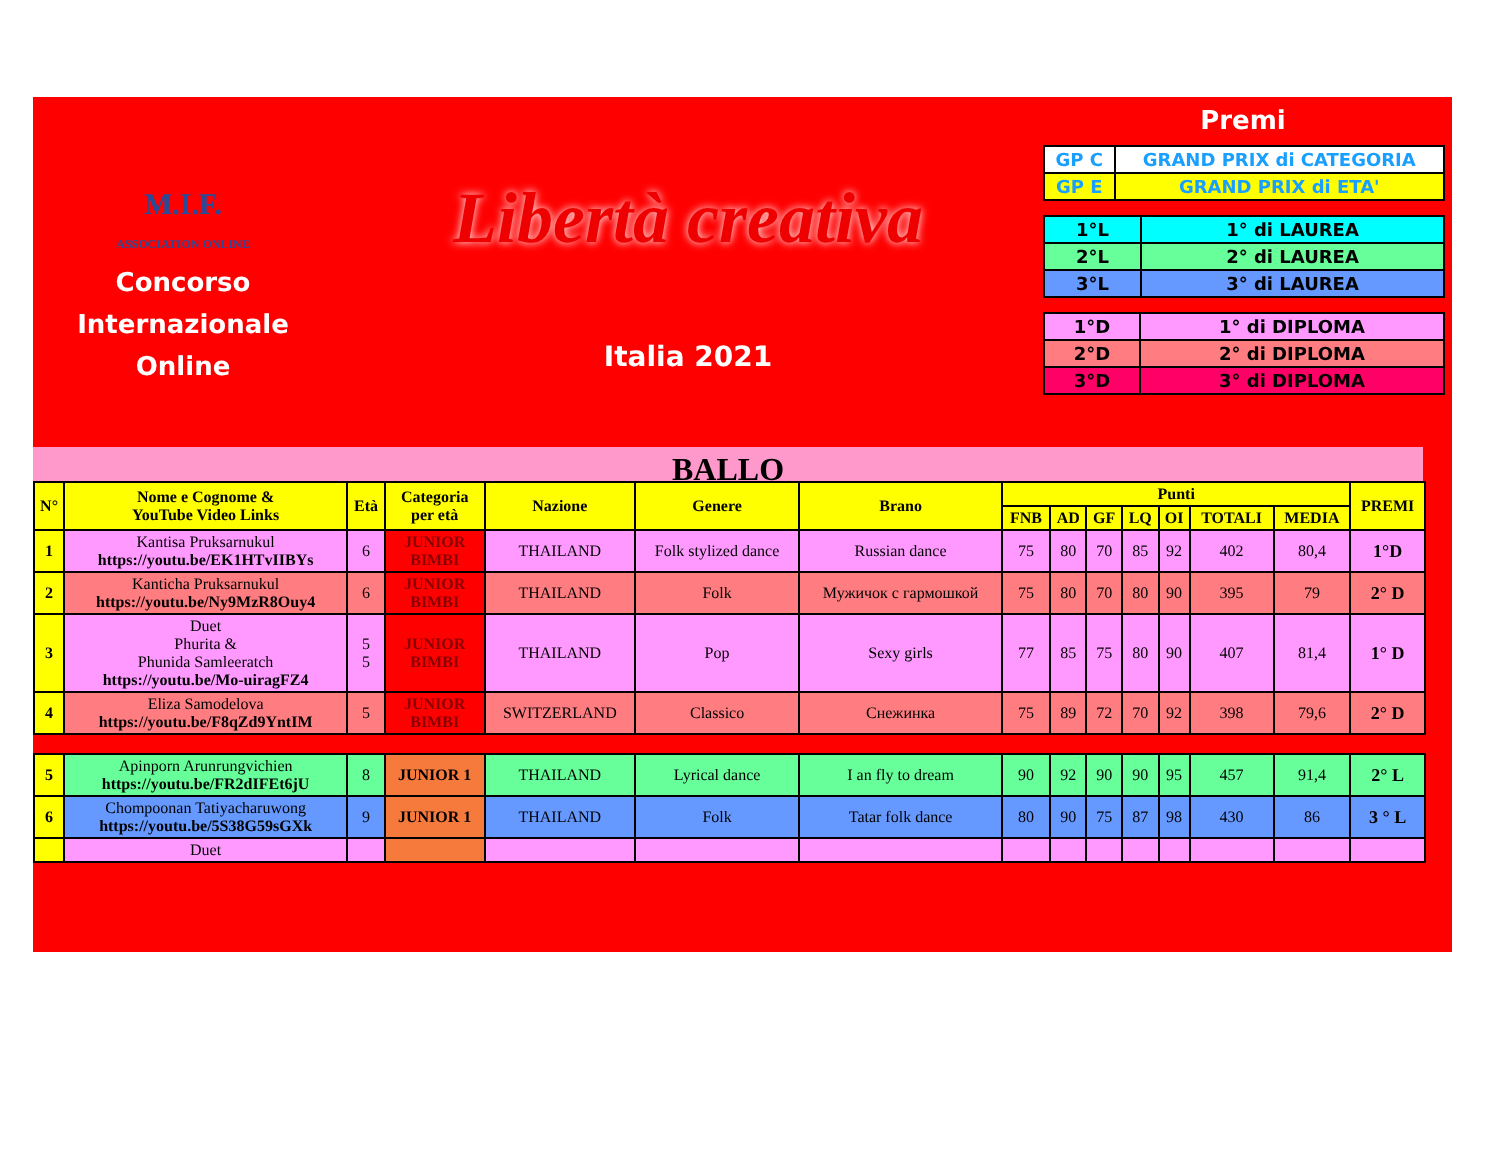M.I.F.
ASSOCIATION ONLINE
Concorso
Internazionale
Online
Libertà creativa
Italia 2021
Premi
| GP C | GRAND PRIX di CATEGORIA |
| GP E | GRAND PRIX di ETA' |
| 1°L | 1° di LAUREA |
| 2°L | 2° di LAUREA |
| 3°L | 3° di LAUREA |
| 1°D | 1° di DIPLOMA |
| 2°D | 2° di DIPLOMA |
| 3°D | 3° di DIPLOMA |
BALLO
| N° | Nome e Cognome & YouTube Video Links | Età | Categoria per età | Nazione | Genere | Brano | Punti | | | | | | | PREMI |
| --- | --- | --- | --- | --- | --- | --- | --- | --- | --- | --- | --- | --- | --- | --- |
| | | | | | | | FNB | AD | GF | LQ | OI | TOTALI | MEDIA | |
| 1 | Kantisa Pruksarnukul https://youtu.be/EK1HTvIIBYs | 6 | JUNIOR BIMBI | THAILAND | Folk stylized dance | Russian dance | 75 | 80 | 70 | 85 | 92 | 402 | 80,4 | 1°D |
| 2 | Kanticha Pruksarnukul https://youtu.be/Ny9MzR8Ouy4 | 6 | JUNIOR BIMBI | THAILAND | Folk | Мужичок с гармошкой | 75 | 80 | 70 | 80 | 90 | 395 | 79 | 2° D |
| 3 | Duet Phurita & Phunida Samleeratch https://youtu.be/Mo-uiragFZ4 | 5 5 | JUNIOR BIMBI | THAILAND | Pop | Sexy girls | 77 | 85 | 75 | 80 | 90 | 407 | 81,4 | 1° D |
| 4 | Eliza Samodelova https://youtu.be/F8qZd9YntIM | 5 | JUNIOR BIMBI | SWITZERLAND | Classico | Снежинка | 75 | 89 | 72 | 70 | 92 | 398 | 79,6 | 2° D |
| 5 | Apinporn Arunrungvichien https://youtu.be/FR2dIFEt6jU | 8 | JUNIOR 1 | THAILAND | Lyrical dance | I an fly to dream | 90 | 92 | 90 | 90 | 95 | 457 | 91,4 | 2° L |
| 6 | Chompoonan Tatiyacharuwong https://youtu.be/5S38G59sGXk | 9 | JUNIOR 1 | THAILAND | Folk | Tatar folk dance | 80 | 90 | 75 | 87 | 98 | 430 | 86 | 3 ° L |
| | Duet | | | | | | | | | | | | | |